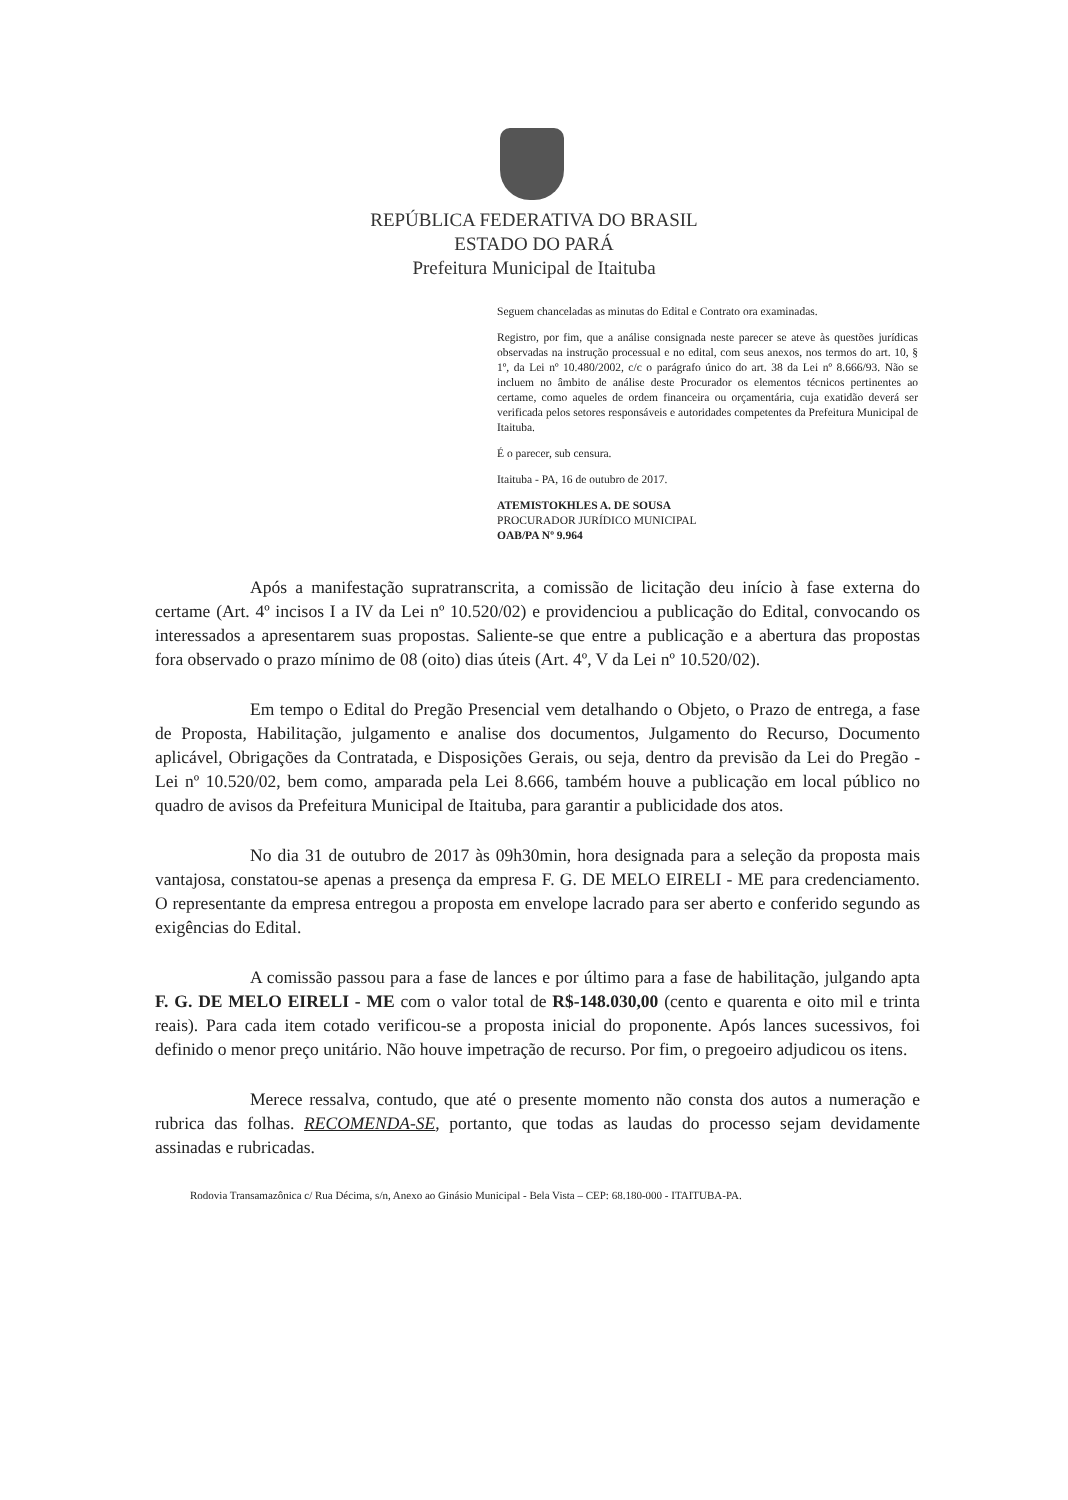REPÚBLICA FEDERATIVA DO BRASIL
ESTADO DO PARÁ
Prefeitura Municipal de Itaituba
Seguem chanceladas as minutas do Edital e Contrato ora examinadas.
Registro, por fim, que a análise consignada neste parecer se ateve às questões jurídicas observadas na instrução processual e no edital, com seus anexos, nos termos do art. 10, § 1º, da Lei nº 10.480/2002, c/c o parágrafo único do art. 38 da Lei nº 8.666/93. Não se incluem no âmbito de análise deste Procurador os elementos técnicos pertinentes ao certame, como aqueles de ordem financeira ou orçamentária, cuja exatidão deverá ser verificada pelos setores responsáveis e autoridades competentes da Prefeitura Municipal de Itaituba.
É o parecer, sub censura.
Itaituba - PA, 16 de outubro de 2017.
ATEMISTOKHLES A. DE SOUSA
PROCURADOR JURÍDICO MUNICIPAL
OAB/PA Nº 9.964
Após a manifestação supratranscrita, a comissão de licitação deu início à fase externa do certame (Art. 4º incisos I a IV da Lei nº 10.520/02) e providenciou a publicação do Edital, convocando os interessados a apresentarem suas propostas. Saliente-se que entre a publicação e a abertura das propostas fora observado o prazo mínimo de 08 (oito) dias úteis (Art. 4º, V da Lei nº 10.520/02).
Em tempo o Edital do Pregão Presencial vem detalhando o Objeto, o Prazo de entrega, a fase de Proposta, Habilitação, julgamento e analise dos documentos, Julgamento do Recurso, Documento aplicável, Obrigações da Contratada, e Disposições Gerais, ou seja, dentro da previsão da Lei do Pregão - Lei nº 10.520/02, bem como, amparada pela Lei 8.666, também houve a publicação em local público no quadro de avisos da Prefeitura Municipal de Itaituba, para garantir a publicidade dos atos.
No dia 31 de outubro de 2017 às 09h30min, hora designada para a seleção da proposta mais vantajosa, constatou-se apenas a presença da empresa F. G. DE MELO EIRELI - ME para credenciamento. O representante da empresa entregou a proposta em envelope lacrado para ser aberto e conferido segundo as exigências do Edital.
A comissão passou para a fase de lances e por último para a fase de habilitação, julgando apta F. G. DE MELO EIRELI - ME com o valor total de R$-148.030,00 (cento e quarenta e oito mil e trinta reais). Para cada item cotado verificou-se a proposta inicial do proponente. Após lances sucessivos, foi definido o menor preço unitário. Não houve impetração de recurso. Por fim, o pregoeiro adjudicou os itens.
Merece ressalva, contudo, que até o presente momento não consta dos autos a numeração e rubrica das folhas. RECOMENDA-SE, portanto, que todas as laudas do processo sejam devidamente assinadas e rubricadas.
Rodovia Transamazônica c/ Rua Décima, s/n, Anexo ao Ginásio Municipal - Bela Vista – CEP: 68.180-000 - ITAITUBA-PA.